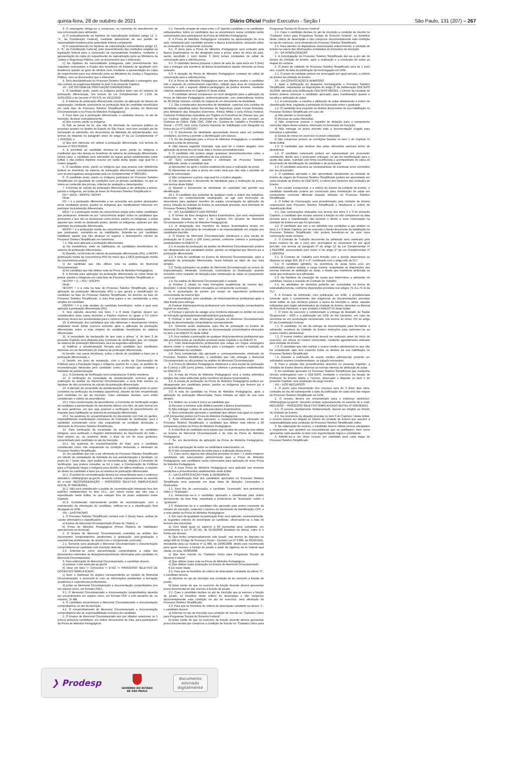quinta-feira, 28 de outubro de 2021 Diário Oficial Poder Executivo - Seção I São Paulo, 131 (207) – 267
3. O estrangeiro obriga–se a comprovar, no momento do atendimento de sua convocação para admissão:
a) O enquadramento na hipótese de naturalização ordinária (artigo 12, II, "a", da Constituição Federal), mediante deferimento de seu pedido de nacionalidade brasileira pela autoridade federal competente.
b) O enquadramento na hipótese de naturalização extraordinária (artigo 12, II, "b", da Constituição Federal), pelo preenchimento das condições exigidas na legislação federal para a concessão da nacionalidade brasileira, mediante a apresentação de cópia do requerimento de naturalização junto ao Ministério da Justiça e Segurança Pública, com os documentos que o instruíram.
c) Na hipótese de nacionalidade portuguesa, pelo preenchimento dos requisitos necessários à fruição dos benefícios do Estatuto de Igualdade com brasileiros quanto ao gozo de direitos civis, mediante a apresentação de cópia do requerimento para sua obtenção junto ao Ministério da Justiça e Segurança Pública, com os documentos que o instruíram.
4. Será desclassificado do Processo Seletivo Simplificado o estrangeiro que não cumprir as exigências listadas no item 3 do presente Capítulo.
VII – DO SISTEMA DE PONTUAÇÃO DIFERENCIADA
1. O candidato preto, pardo ou indígena poderá fazer uso do sistema de pontuação diferenciada, nos termos da Lei Complementar nº 1.259, de 15/01/2015 e do Decreto nº 63.979, de 19/12/2018.
2. O sistema de pontuação diferenciada consiste na aplicação de fatores de equiparação, mediante acréscimos na pontuação final do candidato beneficiário em cada fase do Processo Seletivo Simplificado (na análise do Memorial Circunstanciado e na Prova de Métodos Pedagógicos).
3. Para fazer jus à pontuação diferenciada, o candidato deverá, no ato de inscrição, declarar cumulativamente:
a) Que é preto, pardo ou indígena;
b) Sob as penas da lei, que não foi eliminado de concurso público ou processo seletivo no âmbito do Estado de São Paulo, nem teve anulado ato de nomeação ou admissão, em decorrência da falsidade da autodeclaração, nos termos do disposto no parágrafo único do artigo 4º da Lei Complementar nº 1.259/2015; e
c) Que tem interesse em utilizar a pontuação diferenciada, nos termos do Decreto nº 63.979/2018.
4. É permitido ao candidato declarar–se preto, pardo ou indígena e manifestar que não deseja se beneficiar do sistema de pontuação diferenciada. Nesse caso, o candidato será submetido às regras gerais estabelecidas neste Edital, e não poderá impetrar recurso em razão desta opção, seja qual for o motivo alegado.
5. O candidato preto, pardo ou indígena que seja pessoa com deficiência poderá se beneficiar do sistema de pontuação diferenciada cumulativamente com as prerrogativas asseguradas pela Lei Complementar nº 683/1992.
6. O candidato preto, pardo ou indígena participará do Processo Seletivo Simplificado em igualdade de condições com os demais candidatos, no que se refere ao conteúdo das provas, critérios de avaliação e desempenho.
7. A fórmula de cálculo da pontuação diferenciada a ser atribuída a pretos, pardos e indígenas, em todas as fases do Processo Seletivo Simplificado é:
PD = (MCA – MCPPI) / MCPPI
Onde:
PD = é a pontuação diferenciada a ser acrescida aos pontos alcançados pelos candidatos pretos, pardos ou indígenas que manifestaram interesse em participar da pontuação diferenciada.
MCA = é a pontuação média da concorrência ampla entre todos candidatos que pontuaram. Entende–se por "concorrência ampla" todos os candidatos que pontuaram e que não se declararam como pretos, pardos ou indígenas, e ainda aqueles que, tendo se declarado pretos, pardos ou indígenas, optaram por não participar da pontuação diferenciada.
MCPPI = é a pontuação média da concorrência PPI entre todos candidatos que pontuaram, excluindo–se os inabilitados. Entende–se por candidato inabilitado aquele que não alcançar ou superar o desempenho mínimo do Processo Seletivo Simplificado em referência.
7.1. Não será aplicada a pontuação diferenciada:
a) Na inexistência, entre os habilitados, de candidatos beneficiários do sistema de pontuação diferenciada.
b) Quando, na fórmula de cálculo da pontuação diferenciada (PD), a MCPPI (pontuação média da concorrência PPI) for maior que a MCA (pontuação média da concorrência ampla).
c) Ao candidato que não obtiver nota na análise do Memorial Circunstanciado.
d) Ao candidato que não obtiver nota na Prova de Métodos Pedagógicos.
8. A fórmula para aplicação da pontuação diferenciada às notas finais de pretos, pardos e indígenas em cada fase do Processo Seletivo Simplificado é:
NFCPPI = (1 + PD) * NSCPPI
Onde:
NFCPPI = é a nota na fase do Processo Seletivo Simplificado, após a aplicação da pontuação diferenciada (PD) e que gerará a classificação do candidato na fase do Processo Seletivo Simplificado. Ao término da fase do Processo Seletivo Simplificado, a nota final passa a ser considerada a nota simples do candidato.
NSCPPI = é a nota simples do candidato beneficiário, sobre a qual será aplicada a pontuação diferenciada (PD).
9. Nos cálculos descritos nos itens 7 e 8 deste Capítulo devem ser considerados duas casas decimais e frações maiores ou iguais a 0,5 (cinco décimos) devem ser arredondadas para o número inteiro subsequente.
10. A eliminação dos candidatos que não obtiveram o desempenho mínimo estipulado neste Edital ocorrerá somente após a aplicação da pontuação diferenciada sobre a nota simples do candidato beneficiário do sistema diferenciado.
11. A veracidade da declaração de que trata a alínea "a" do item 3 do presente Capítulo será efetuada pela Comissão de Verificação, que, em relação ao sistema de pontuação diferenciada, terá as seguintes atribuições:
a) Ratificar a autodeclaração firmada pelo candidato que manifestou interesse em ser beneficiário do sistema de pontuação diferenciada;
b) Decidir, nos casos duvidosos, sobre o direito do candidato a fazer jus à pontuação diferenciada; e
c) Decidir, em juízo de retratação, com o auxílio da Coordenação de Políticas para a População Negra e Indígena, quando for o caso, os pedidos de reconsideração interposto pelo candidato contra a decisão que constatar a falsidade da autodeclaração.
11.1. A Comissão de Verificação será composta por 3 (três) membros.
12. A verificação da veracidade da autodeclaração ocorrerá após a realização da análise do Memorial Circunstanciado, e será feita mesmo na hipótese de não ocorrência do cálculo da pontuação diferenciada.
13. A aferição da veracidade da autodeclaração do candidato preto ou parto consistirá na verificação da fenotipia (aparência), através da foto encaminhada pelo candidato no ato da inscrição. Caso subsistam dúvidas, será então considerado o critério da ascendência.
13.1. Para comprovação da ascendência, a Comissão de Verificação exigirá do candidato a apresentação de documento idôneo com foto, de pelo menos um de seus genitores, em que seja possível a verificação do preenchimento do requisito para habilitação ao sistema de pontuação diferenciada.
13.2. Na ausência do encaminhamento do documento com foto do genitor, impossibilitando manifestação conclusiva da Comissão de Verificação, será o candidato considerado como não enquadrado na condição declarada, e eliminado do Processo Seletivo Simplificado.
14. Para verificação da veracidade da autodeclaração do candidato indígena, será verificado o Registro Administrativo de Nascimento do Índio – Rani próprio ou, na ausência deste, o Rani de um de seus genitores, encaminhado pelo candidato no ato da inscrição.
14.1. Na ausência do encaminhamento do Rani, será o candidato considerado como não enquadrado na condição declarada, e eliminado do Processo Seletivo Simplificado.
15. Ao candidato que vier a ser eliminado do Processo Seletivo Simplificado em virtude da constatação de falsidade de sua autodeclaração é facultado, no prazo de 7 (sete) dias, opor pedido de reconsideração, dirigido à Comissão de Verificação, que poderá consultar, se for o caso, a Coordenação de Políticas para a População Negra e Indígena para decidir, em última instância, a respeito do direito do candidato a fazer jus ao sistema de pontuação diferenciada.
15.1. O pedido de reconsideração deverá ser encaminhado para o endereço eletrônico: e046op@cps.sp.gov.br, devendo constar expressamente no assunto do e–mail: RECONSIDERAÇÃO – PROCESSO SELETIVO SIMPLIFICADO EDITAL Nº 046/28/2021.
15.2. Não será considerado o pedido de reconsideração interposto fora dos padrões estabelecidos no item 15.1., por outros meios que não seja o especificado neste Edital, ou que estejam fora do prazo estipulado neste Capítulo.
15.3. Considerado improcedente pedido de reconsideração, com a manutenção da eliminação do candidato, retificar–se–á a classificação final divulgada no DOE.
VIII – DAS PROVAS
1. O Processo Seletivo Simplificado contará com 2 (duas) fases, ambas de caráter eliminatório e classificatório:
a) Exame de Memorial Circunstanciado (Prova de Títulos); e
b) Prova de Métodos Pedagógicos (Prova Objetiva de habilidades operacionais ou técnicas).
2. O Exame de Memorial Circunstanciado consistirá na análise dos documentos comprobatórios (pertinentes à graduação, pós–graduação e experiências profissionais, de acordo com o componente curricular).
2.1. Somente será analisado o Memorial Circunstanciado e documentação comprobatória do candidato com inscrição deferida.
2.2. Entende–se como documentação comprobatória a cópia dos documentos referentes às titulações/experiências informadas pelo candidato no Memorial Circunstanciado.
3. Para elaboração do Memorial Circunstanciado, o candidato deverá:
a) acessar o site www.cps.sp.gov.br.
b) clicar em Etec \> Concursos \> ETEC \> PROCESSO SELETIVO DE DOCENTES SIMPLIFICADO.
c) fazer o download do arquivo correspondente ao modelo de Memorial Circunstanciado, e preenchê–lo com as informações pertinentes à formação acadêmica e experiências profissionais.
d) juntar ao Memorial Circunstanciado a documentação comprobatória (em um arquivo único, em formato PDF).
3.1. O Memorial Circunstanciado e documentação comprobatória deverão ser encaminhados em arquivo único, em formato PDF e com tamanho de, no máximo, 25 MB.
4. O candidato encaminhará o Memorial Circunstanciado e documentação comprobatória, no ato da inscrição.
4.1. O encaminhamento do Memorial Circunstanciado e documentação comprobatória são de responsabilidade exclusiva do candidato.
5. O Exame de Memorial Circunstanciado tem por objetivo selecionar os 5 (cinco) primeiros candidatos, em ordem decrescente de nota, para participarem da Prova de Métodos Pedagógicos.
5.1. Havendo empate de notas entre o 5º (quinto) candidato e os candidatos subsequentes, todos os candidatos que se encontrarem nessa condição serão selecionados para participarem da Prova de Métodos Pedagógicos.
6. A Prova de Métodos Pedagógicos consistirá na apresentação de uma aula, ministrada pelo candidato perante a Banca Examinadora, versando sobre os conteúdos do componente curricular.
6.1. O tema para a Prova de Métodos Pedagógicos será sorteado pela Banca Examinadora no dia designado para a prova, antes do início da aula, sendo escolhido 1 (um) dentre 3 (três) temas constantes do edital de convocação para a referida prova.
6.2. O candidato deverá preparar o plano de aula de cada tema em 3 (três) vias e entregar aos membros da Banca Examinadora aquele referente ao tema sorteado.
6.3. A duração da Prova de Métodos Pedagógicos constará do edital de convocação para a referida prova.
6.4. A Prova de Métodos Pedagógicos tem por objetivo avaliar o candidato sob o aspecto do conhecimento específico, voltado para área do componente curricular e sob o aspecto didático–pedagógico da prática docente, mediante critérios estabelecidos no Capítulo IX deste Edital.
7. O candidato deverá comparecer ao local designado para a aplicação da Prova de Métodos Pedagógicos, preferencialmente, com antecedência mínima de 30 (trinta) minutos, munido do original de um documento de identidade.
7.1. São considerados documentos de identidade: carteiras e/ou cédulas de identidade expedidas pelas Secretarias de Segurança, pelas Forças Armadas, pelo Ministério das Relações Exteriores, Polícia Militar e pela Polícia Federal; Carteiras Profissionais expedidas por Órgãos ou Conselhos de Classes que, por Lei Federal, valham como documento de identidade como, por exemplo, as Carteiras do CREA, OAB, CRC, CRM etc.; Carteira de Trabalho e Previdência Social – CTPS, bem como Carteira Nacional de Habilitação com fotografia na forma da Lei nº 9.503/1997.
7.2. O documento de identidade apresentado deverá estar em perfeitas condições, de forma a permitir a identificação com clareza.
7.3. No dia designado para a Prova de Métodos Pedagógicos, o candidato assinará a lista de presença.
8. Não haverá segunda chamada, seja qual for o motivo alegado, nem aplicação da prova fora do local, data e horário preestabelecidos.
9. O candidato não poderá alegar quaisquer desconhecimentos sobre a realização da prova como justificativa de sua ausência.
10. Será considerado ausente e eliminado do Processo Seletivo Simplificado, ainda, o candidato que:
a) Apresentar–se após o horário estabelecido para a realização da prova.
b) Apresentar–se para a prova em outro local que não seja o previsto no edital de convocação.
c) Não comparecer a prova, seja qual for o motivo alegado.
d) Não apresentar o documento de identidade para a realização da prova, nos termos deste Edital.
e) Quando o documento de identidade do candidato não permitir sua identificação.
10.1. O candidato que perturbar de qualquer modo a ordem dos trabalhos, incorrendo em comportamento inadequado, ou agir com incorreção ou descortesia para qualquer membro da equipe encarregada da aplicação da prova, Direção da Unidade de Ensino ou autoridade presente, será eliminado do Processo Seletivo Simplificado.
IX – DO JULGAMENTO DAS PROVAS
1. O Diretor da Etec designará Banca Examinadora, que será responsável pelas fases listadas no item 1 do Capítulo VIII (Exame de Memorial Circunstanciado e Prova de Métodos Pedagógicos).
1.1. A designação dos membros da Banca Examinadora levará em consideração os princípios de moralidade e de impessoalidade em relação aos candidatos inscritos.
2. O Exame de Memorial Circunstanciado obedecerá a uma escala de pontuação de 0 (zero) a 100 (cem) pontos, conforme critérios e pontuações estabelecidos no ANEXO VI.
2.1. A escala de pontuação da análise do Memorial Circunstanciado poderá ser ultrapassada aos candidatos pretos, pardos ou indígenas que fizerem jus à pontuação diferenciada.
2.2. A nota do candidato no Exame de Memorial Circunstanciado, após a aplicação da pontuação diferenciada, ficará limitada ao triplo de sua nota simples.
2.3. Serão pontuados na análise do Memorial Circunstanciado os cursos de Especialização, Mestrado, Doutorado, Licenciatura ou Graduação, quando incluídos como requisito de titulação para ministração de aulas no componente curricular.
2.4. Na análise do Memorial Circunstanciado é vedado:
a) Pontuar 2 (duas) ou mais formações acadêmicas de mesmo tipo. (Exemplo: 2 (dois) mestrados vinculados ao componente curricular).
b) A acumulação de pontos por tempo de experiência profissional concomitante de mesmo tipo.
c) A apresentação, pelo candidato, de título/experiência profissional após a data fixada para entrega.
d) Pontuar título/experiência profissional com documentação comprobatória ilegível ou rasurada.
e) Pontuar o período de estágio e/ou monitoria efetuado no âmbito do curso de formação (graduação/especialização/pós graduação).
f) Pontuar o item cuja informação lançada no Memorial Circunstanciado divirja da documentação comprobatória correspondente.
2.5. Somente serão analisadas, para fins de pontuação no Exame de Memorial Circunstanciado, os tipos de documentação comprobatória elencados no item 2 do ANEXO IV deste Edital.
2.6. Fica vedada a pontuação de qualquer título/experiência profissional que não preencha todas as condições previstas neste Capítulo e no ANEXO VI.
2.7. Todo título/experiência profissional que esteja em língua estrangeira deverá conter a respectiva tradução para o português, sendo a tradução de responsabilidade do candidato.
2.8. Será considerado não aprovado e, consequentemente, eliminado do Processo Seletivo Simplificado, o candidato que não entregar o Memorial Circunstanciado ou não pontuar na análise do Memorial Circunstanciado.
3. A Prova de Métodos Pedagógicos obedecerá a uma escala de pontuação de 0 (zero) a 100 (cem) pontos, conforme critérios e pontuações estabelecidos no ANEXO VI.
3.1. A nota da Prova de Métodos Pedagógicos será a média aritmética simples das notas atribuídas pelos membros da Banca Examinadora.
3.2. A escala de pontuação da Prova de Métodos Pedagógicos poderá ser ultrapassada aos candidatos pretos, pardos ou indígenas que fizerem jus à pontuação diferenciada.
3.3. A nota do candidato na Prova de Métodos Pedagógicos, após a aplicação da pontuação diferenciada, ficará limitada ao triplo de sua nota simples.
3.4. Atribuir–se–á nota 0 (zero) ao candidato que:
a) Recusar a ministrar aula didática perante a Banca Examinadora.
b) Não entregar o plano de aula para Banca Examinadora.
4. Será considerado aprovado o candidato que obtiver nota igual ou superior a 50 (cinquenta) pontos na Prova de Métodos Pedagógicos.
5. Será considerado não aprovado, e consequentemente eliminado do Processo Seletivo Simplificado, o candidato que obtiver nota inferior a 50 (cinquenta) pontos na Prova de Métodos Pedagógicos.
6. A nota final do candidato será aquela que resultar da soma da nota obtida no Exame de Memorial Circunstanciado e da nota da Prova de Métodos Pedagógicos.
7. Se, em decorrência da aplicação da Prova de Métodos Pedagógicos, resultar:
a) A não aprovação de todos os candidatos selecionados; ou
b) O não comparecimento de todos para a realização dessa prova.
7.1. Caso ocorra alguma das situações previstas no item 7 e ainda restarem candidatos não selecionados anteriormente para a Prova de Métodos Pedagógicos, tais candidatos serão convocados para aplicação de nova Prova de Métodos Pedagógicos.
7.2. A nova Prova de Métodos Pedagógicos será aplicada nas mesmas condições e procedimentos estabelecidos neste Edital.
X – DA CLASSIFICAÇÃO FINAL E DESEMPATE
1. A classificação final dos candidatos aprovados no Processo Seletivo Simplificado será separada em duas listas de titulação: Licenciados e Graduados.
1.1. Para fins de convocação, o candidato "Licenciado" terá preferência sobre o "Graduado".
1.2. Relacionar–se–á o candidato aprovado e classificado pela ordem decrescente da nota final, respeitada a preferência do "licenciado" sobre o "graduado".
1.3. Relacionar–se–á o candidato não aprovado pela ordem crescente do número de inscrição, contendo o número do documento de identificação, CPF, e a nota obtida na Prova de Métodos Pedagógicos.
2. Em caso de igualdade na pontuação final, será aplicado, sucessivamente, os seguintes critérios de desempate ao candidato, observando–se a data do término das inscrições:
a) Com idade igual ou superior a 60 (sessenta) anos completos, em cumprimento à Lei nº 10.741, de 01/10/2003 (Estatuto do Idoso), entre si e frente aos demais.
b) Que tenha comprovadamente sido jurado, nos termos do disposto no artigo 440 do Código de Processo Penal – Decreto–Lei nº 3.689, de 03/10/1941, introduzido pela Lei Federal nº 11.689, de 10/06/2008, direito este reconhecido para quem exerceu a função de jurado a partir da vigência da lei federal aqui citada, ou seja, 10/08/2008.
c) Que tiver inscrito no "Cadastro Único para Programas Sociais do Governo Federal".
d) Que obtiver maior nota na Prova de Métodos Pedagógicos.
e) Que obtiver maior pontuação no Exame de Memorial Circunstanciado.
f) De maior idade.
2.1. Para que se beneficie do critério de desempate constante da alínea "b", o candidato deverá:
a) Informar no ato da inscrição sua condição de ter exercido a função de jurado.
b) Estar ciente de que no exercício da função docente deverá apresentar prova documental de que exerceu a função de jurado.
2.2. Caso o candidato declare no ato de inscrição que já exerceu a função de jurado, se beneficie deste critério de desempate e não comprove documentalmente esta condição no ato do exercício, será eliminado do Processo Seletivo Simplificado.
2.3. Para que se beneficie do critério de desempate constante na alínea "c", o candidato deverá:
a) Informar no ato da inscrição sua condição de inscrito no "Cadastro Único para Programas Sociais do Governo Federal".
b) Estar ciente de que no exercício da função docente deverá apresentar prova documental que comprove a condição de inscrito no "Cadastro Único para Programas Sociais do Governo Federal".
2.4. Caso o candidato declare no ato de inscrição a condição de inscrito no "Cadastro Único para Programas Sociais do Governo Federal", se beneficie deste critério de desempate e não comprove documentalmente esta condição no ato do exercício, será eliminado do Processo Seletivo Simplificado.
2.5. Para atender os dispositivos mencionados anteriormente, a Unidade de Ensino se valerá das informações constantes do formulário de inscrição.
XI – DA HOMOLOGAÇÃO
1. A homologação do Processo Seletivo Simplificado dar–se–á por ato do Diretor da Unidade de Ensino, após a realização e a conclusão de todas as etapas do certame.
2. O prazo de validade do Processo Seletivo Simplificado será de 1 (um) ano, a partir da data da publicação da homologação em DOE.
2.1. O prazo de validade poderá ser prorrogado por igual período, a critério do Diretor da Unidade de Ensino.
XII – DA CONVOCAÇÃO E ADMISSÃO
1. Após a publicação do despacho homologando o Processo Seletivo Simplificado, respeitadas as disposições do artigo 2º da Deliberação CEETEPS 41/2018, alterada pela Deliberação CEETEPS 68/2021, o Diretor da Unidade de Ensino poderá convocar o candidato aprovado, para manifestação quanto a escolha e atribuição de aulas.
1.1. A convocação, a escolha e atribuição de aulas obedecerão a ordem de classificação final, esgotada a prioridade do licenciado sobre o graduado.
1.2. O candidato terá exaurido os direitos decorrentes de sua habilitação no Processo Seletivo Simplificado em caso de:
a) Não atender a convocação.
b) Recusar as aulas oferecidas.
c) Não comprovar possuir o requisito de titulação para o componente curricular objeto deste certame, informado no formulário de inscrição.
d) Não entregar no prazo previsto toda a documentação exigida para formalizar a admissão.
e) Deixar de entrar em exercício no prazo estipulado.
f) Não comprovar possuir as condições listadas no item 1 do Capítulo IV deste Edital.
1.3. O candidato que declinar das aulas oferecidas assinará termo de desistência.
1.4. O candidato convocado poderá ser representado por procurador constituído, desde que o procurador entregue, no ato da manifestação para o aceite das aulas, mandato com firma reconhecida e acompanhado de cópia do documento de identificação do candidato e do procurador.
1.5. O candidato assumirá as consequências de eventuais erros cometidos por seu procurador.
2. O candidato aprovado e não aproveitado inicialmente na Unidade de Ensino de origem do Processo Seletivo Simplificado poderá ser aproveitado em outra Unidade de Ensino do CEETEPS, a critério dos Diretores das Unidades de Ensino.
3. Em caráter excepcional, e a critério do Diretor da Unidade de Ensino, o candidato classificado poderá ser convocado para ministração de aulas em componente curricular diferente daquele ofertado no Processo Seletivo Simplificado.
4. O Edital de Convocação será providenciado pela Unidade de Ensino responsável pelo Processo Seletivo Simplificado e obedecerá a ordem de classificação final.
4.1. Nas convocações efetuadas nos termos dos itens 2 e 3 do presente Capítulo, o candidato que recusar assumir a função ou não comparecer na data prevista para a manifestação não perderá o direito à nova convocação na Unidade de Ensino em que foi aprovado.
4.2. O candidato que vier a ser admitido nas condições a que aludem os itens 2 e 3 deste Capítulo, por ter exercido o direito decorrente da habilitação no Processo Seletivo Simplificado, não poderá beneficiar–se de uma nova convocação neste certame.
5. O Contrato de Trabalho decorrente da admissão será celebrado pelo prazo máximo de até 1 (um) ano, prorrogável se necessário for por igual período, nos termos do parágrafo 5º do artigo 52 da Lei Complementar nº 1.044/2008, acrescentado pelo inciso V do artigo 2º da Lei Complementar nº 1.240/2014.
5.1. O Contrato de Trabalho será firmado com a devida observância ao disposto no artigo 443, §§ 1º e 2º, combinado com o artigo 445 da CLT.
5.2. O candidato admitido, na ocorrência de aulas livres e/ou em substituição, poderá ampliar a carga horária, respeitadas as disposições das normas internas de atribuição de aulas, e desde que mantenha atribuídas as aulas que motivaram sua admissão.
5.3. Na hipótese de cessação da causa que determinou a admissão do candidato, haverá a rescisão do Contrato de Trabalho.
5.4. As atividades de docência poderão ser executadas na forma de teletrabalho/remota, conforme disposições previstas nos artigos 75–A a 75–E da CLT.
6. A Portaria de Admissão, com publicação em DOE, é providenciada somente após o cumprimento das exigências de documentações previstas neste Edital, as que declarou possuir à época da inscrição e, ainda, aquelas solicitadas pelo órgão administrativo da Unidade de Ensino, descritas no Manual de Recursos Humanos, e que constitui o ANEXO VII deste Edital.
7. O início do exercício é condicionado à entrega do Atestado de Saúde Ocupacional – ASO e a publicação em DOE do Ato Decisório, em caso de encontrar–se em acumulação remunerada, nos termos do inciso XVI do artigo 37 da Constituição Federal.
7.1. O candidato, no ato da entrega da documentação para formalizar a admissão, receberá da Unidade de Ensino instruções para submeter–se ao exame médico admissional.
7.2. O exame médico admissional deverá ser realizado antes do início do exercício, em clínica ou médico conveniado, mediante agendamento efetuado pela Unidade de Ensino.
7.3. O candidato que não realizar o exame médico admissional ou que não for considerado apto terá exaurido todos os direitos da sua habilitação no Processo Seletivo Simplificado.
7.4. Durante a realização do exame médico admissional, poderão ser solicitados exames complementares, se julgado necessário.
8. Para a adoção dos procedimentos descritos no presente Capítulo, a Unidade de Ensino deverá observar as normas internas de atribuição de aulas.
9. Ao candidato aprovado no Processo Seletivo Simplificado que mantenha vínculo empregatício com o CEETEPS, mediante o exercício da função de Professor de Ensino Médio e Técnico, observado o disposto no item 5 do presente Capítulo, terá ampliação da carga horária.
XIII – DOS RECURSOS
1. O prazo para interposição dos recursos será de 3 (três) dias úteis, contados do dia útil subsequente a data da publicação de cada uma das etapas do Processo Seletivo Simplificado em DOE.
2. O recurso deverá ser encaminhado para o endereço eletrônico: e046op@cps.sp.gov.br, devendo constar expressamente no assunto do e–mail: RECURSO – PROCESSO SELETIVO SIMPLIFICADO EDITAL Nº 046/28/2021.
2.1. O recurso, devidamente fundamentado, deverá ser dirigido ao Diretor da Unidade de Ensino.
2.2. Na ocorrência da situação prevista no item 6 do Capítulo I deste Edital, o recurso deverá ser dirigido ao Diretor da Unidade de Ensino que assumir a responsabilidade pela condução do Processo Seletivo Simplificado online.
3. Na elaboração do recurso, o candidato deverá utilizar termos adequados e respeitosos, que apontem as circunstâncias que os justifiquem, bem como apresentar cada questão ou item com argumentação lógica e consistente.
4. Admitir–se–á um único recurso por candidato para cada etapa do Processo Seletivo Simplificado.
❯ Prodesp
GOVERNO DO ESTADO
DE SÃO PAULO
documento
assinado
digitalmente